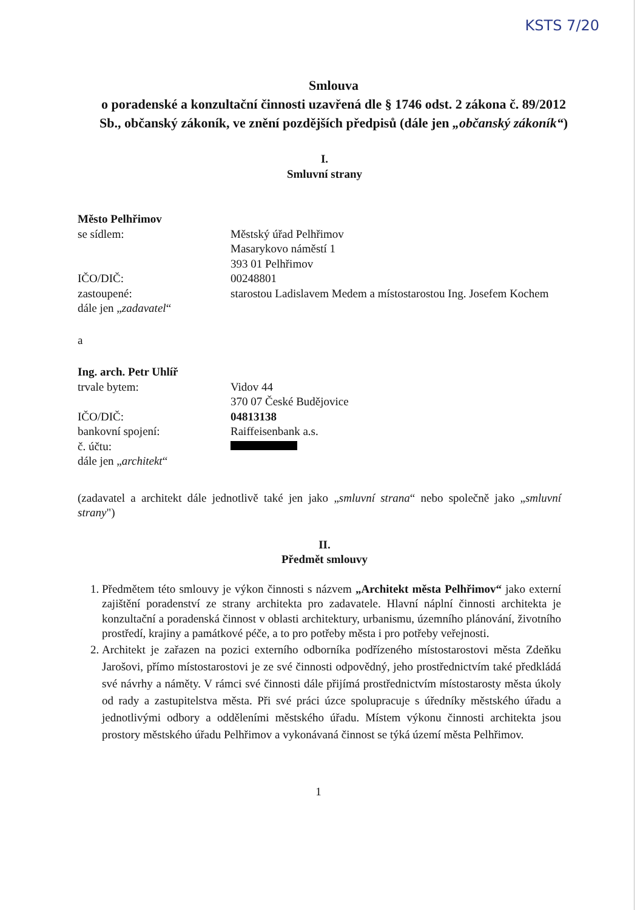KSTS 7/20
Smlouva
o poradenské a konzultační činnosti uzavřená dle § 1746 odst. 2 zákona č. 89/2012 Sb., občanský zákoník, ve znění pozdějších předpisů (dále jen „občanský zákoník“)
I.
Smluvní strany
Město Pelhřimov
se sídlem: Městský úřad Pelhřimov
Masarykovo náměstí 1
393 01 Pelhřimov
IČO/DIČ: 00248801
zastoupené: starostou Ladislavem Medem a místostarostou Ing. Josefem Kochem
dále jen „zadavatel“
a
Ing. arch. Petr Uhlíř
trvale bytem: Vidov 44
370 07 České Budějovice
IČO/DIČ: 04813138
bankovní spojení: Raiffeisenbank a.s.
č. účtu:
dále jen „architekt“
(zadavatel a architekt dále jednotlivě také jen jako „smluvní strana“ nebo společně jako „smluvní strany")
II.
Předmět smlouvy
1. Předmětem této smlouvy je výkon činnosti s názvem „Architekt města Pelhřimov“ jako externí zajištění poradenství ze strany architekta pro zadavatele. Hlavní náplní činnosti architekta je konzultační a poradenská činnost v oblasti architektury, urbanismu, územního plánování, životního prostředí, krajiny a památkové péče, a to pro potřeby města i pro potřeby veřejnosti.
2. Architekt je zařazen na pozici externího odborníka podřízeného místostarostovi města Zdeňku Jarošovi, přímo místostarostovi je ze své činnosti odpovědný, jeho prostřednictvím také předkládá své návrhy a náměty. V rámci své činnosti dále přijímá prostřednictvím místostarosty města úkoly od rady a zastupitelstva města. Při své práci úzce spolupracuje s úředníky městského úřadu a jednotlivými odbory a odděleními městského úřadu. Místem výkonu činnosti architekta jsou prostory městského úřadu Pelhřimov a vykonávaná činnost se týká území města Pelhřimov.
1